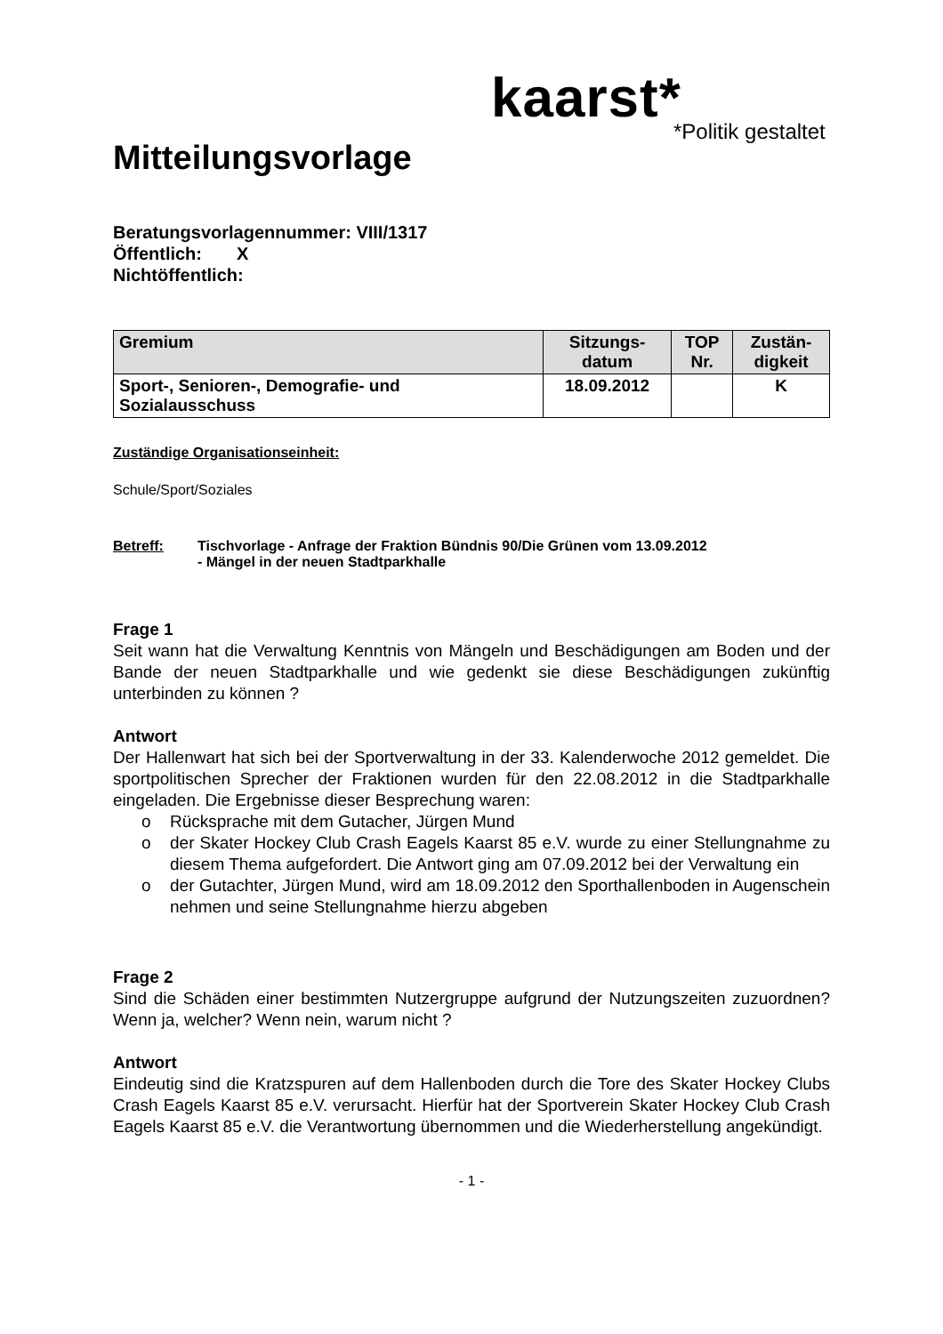kaarst*
*Politik gestaltet
Mitteilungsvorlage
Beratungsvorlagennummer: VIII/1317
Öffentlich: X
Nichtöffentlich:
| Gremium | Sitzungs- datum | TOP Nr. | Zustän- digkeit |
| --- | --- | --- | --- |
| Sport-, Senioren-, Demografie- und Sozialausschuss | 18.09.2012 | | K |
Zuständige Organisationseinheit:
Schule/Sport/Soziales
Betreff: Tischvorlage - Anfrage der Fraktion Bündnis 90/Die Grünen vom 13.09.2012
- Mängel in der neuen Stadtparkhalle
Frage 1
Seit wann hat die Verwaltung Kenntnis von Mängeln und Beschädigungen am Boden und der Bande der neuen Stadtparkhalle und wie gedenkt sie diese Beschädigungen zukünftig unterbinden zu können ?
Antwort
Der Hallenwart hat sich bei der Sportverwaltung in der 33. Kalenderwoche 2012 gemeldet. Die sportpolitischen Sprecher der Fraktionen wurden für den 22.08.2012 in die Stadtparkhalle eingeladen. Die Ergebnisse dieser Besprechung waren:
o Rücksprache mit dem Gutacher, Jürgen Mund
o der Skater Hockey Club Crash Eagels Kaarst 85 e.V. wurde zu einer Stellungnahme zu diesem Thema aufgefordert. Die Antwort ging am 07.09.2012 bei der Verwaltung ein
o der Gutachter, Jürgen Mund, wird am 18.09.2012 den Sporthallenboden in Augenschein nehmen und seine Stellungnahme hierzu abgeben
Frage 2
Sind die Schäden einer bestimmten Nutzergruppe aufgrund der Nutzungszeiten zuzuordnen? Wenn ja, welcher? Wenn nein, warum nicht ?
Antwort
Eindeutig sind die Kratzspuren auf dem Hallenboden durch die Tore des Skater Hockey Clubs Crash Eagels Kaarst 85 e.V. verursacht. Hierfür hat der Sportverein Skater Hockey Club Crash Eagels Kaarst 85 e.V. die Verantwortung übernommen und die Wiederherstellung angekündigt.
- 1 -